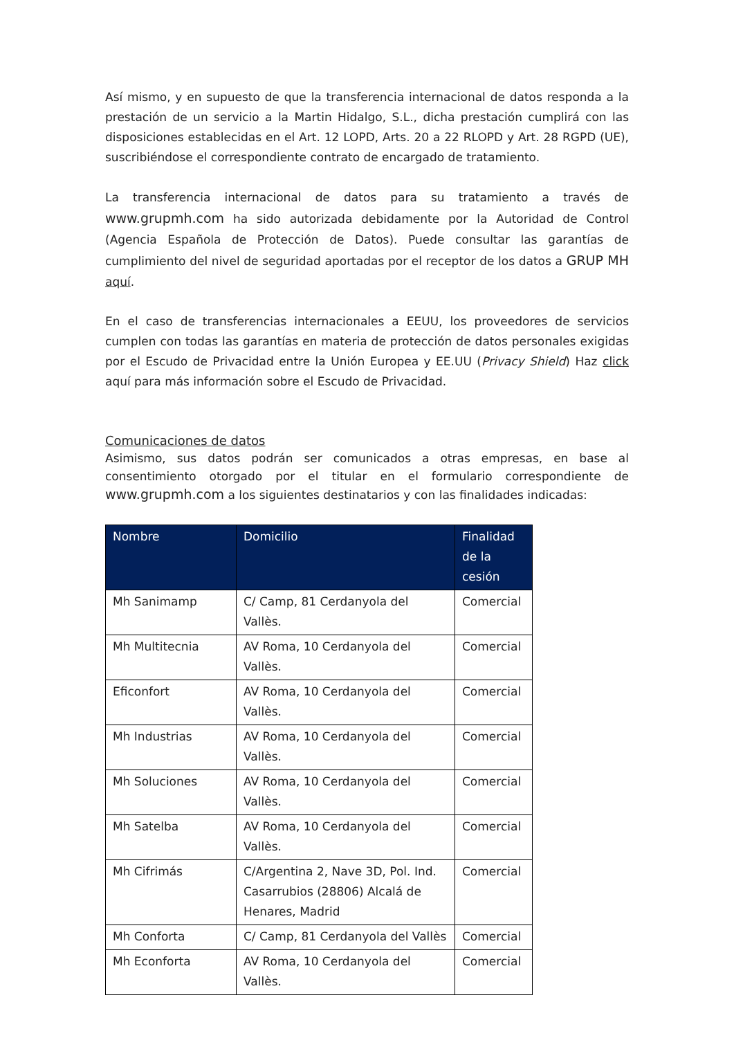Así mismo, y en supuesto de que la transferencia internacional de datos responda a la prestación de un servicio a la Martin Hidalgo, S.L., dicha prestación cumplirá con las disposiciones establecidas en el Art. 12 LOPD, Arts. 20 a 22 RLOPD y Art. 28 RGPD (UE), suscribiéndose el correspondiente contrato de encargado de tratamiento.
La transferencia internacional de datos para su tratamiento a través de www.grupmh.com ha sido autorizada debidamente por la Autoridad de Control (Agencia Española de Protección de Datos). Puede consultar las garantías de cumplimiento del nivel de seguridad aportadas por el receptor de los datos a GRUP MH aquí.
En el caso de transferencias internacionales a EEUU, los proveedores de servicios cumplen con todas las garantías en materia de protección de datos personales exigidas por el Escudo de Privacidad entre la Unión Europea y EE.UU (Privacy Shield) Haz click aquí para más información sobre el Escudo de Privacidad.
Comunicaciones de datos
Asimismo, sus datos podrán ser comunicados a otras empresas, en base al consentimiento otorgado por el titular en el formulario correspondiente de www.grupmh.com a los siguientes destinatarios y con las finalidades indicadas:
| Nombre | Domicilio | Finalidad de la cesión |
| --- | --- | --- |
| Mh Sanimamp | C/ Camp, 81 Cerdanyola del Vallès. | Comercial |
| Mh Multitecnia | AV Roma, 10 Cerdanyola del Vallès. | Comercial |
| Eficonfort | AV Roma, 10 Cerdanyola del Vallès. | Comercial |
| Mh Industrias | AV Roma, 10 Cerdanyola del Vallès. | Comercial |
| Mh Soluciones | AV Roma, 10 Cerdanyola del Vallès. | Comercial |
| Mh Satelba | AV Roma, 10 Cerdanyola del Vallès. | Comercial |
| Mh Cifrimás | C/Argentina 2, Nave 3D, Pol. Ind. Casarrubios (28806) Alcalá de Henares, Madrid | Comercial |
| Mh Conforta | C/ Camp, 81 Cerdanyola del Vallès | Comercial |
| Mh Econforta | AV Roma, 10 Cerdanyola del Vallès. | Comercial |